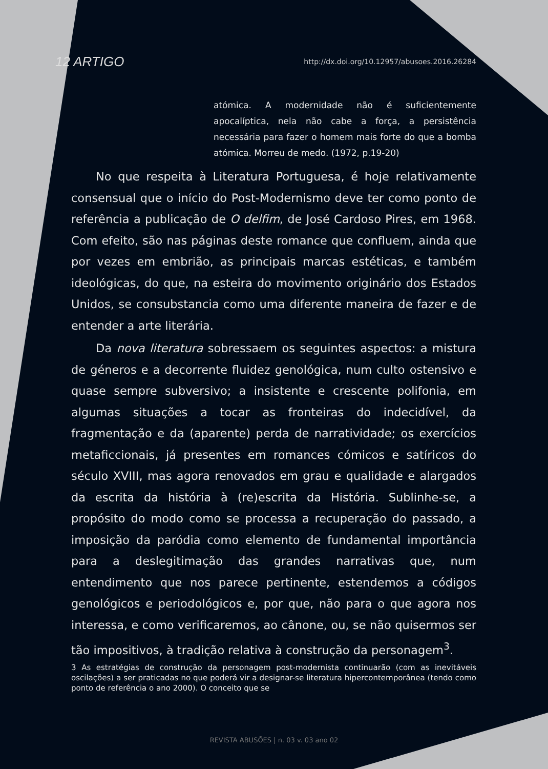12 ARTIGO http://dx.doi.org/10.12957/abusoes.2016.26284
atómica. A modernidade não é suficientemente apocalíptica, nela não cabe a força, a persistência necessária para fazer o homem mais forte do que a bomba atómica. Morreu de medo. (1972, p.19-20)
No que respeita à Literatura Portuguesa, é hoje relativamente consensual que o início do Post-Modernismo deve ter como ponto de referência a publicação de O delfim, de José Cardoso Pires, em 1968. Com efeito, são nas páginas deste romance que confluem, ainda que por vezes em embrião, as principais marcas estéticas, e também ideológicas, do que, na esteira do movimento originário dos Estados Unidos, se consubstancia como uma diferente maneira de fazer e de entender a arte literária.
Da nova literatura sobressaem os seguintes aspectos: a mistura de géneros e a decorrente fluidez genológica, num culto ostensivo e quase sempre subversivo; a insistente e crescente polifonia, em algumas situações a tocar as fronteiras do indecidível, da fragmentação e da (aparente) perda de narratividade; os exercícios metaficcionais, já presentes em romances cómicos e satíricos do século XVIII, mas agora renovados em grau e qualidade e alargados da escrita da história à (re)escrita da História. Sublinhe-se, a propósito do modo como se processa a recuperação do passado, a imposição da paródia como elemento de fundamental importância para a deslegitimação das grandes narrativas que, num entendimento que nos parece pertinente, estendemos a códigos genológicos e periodológicos e, por que, não para o que agora nos interessa, e como verificaremos, ao cânone, ou, se não quisermos ser tão impositivos, à tradição relativa à construção da personagem<sup>3</sup>.
3 As estratégias de construção da personagem post-modernista continuarão (com as inevitáveis oscilações) a ser praticadas no que poderá vir a designar-se literatura hipercontemporânea (tendo como ponto de referência o ano 2000). O conceito que se
REVISTA ABUSÕES | n. 03 v. 03 ano 02